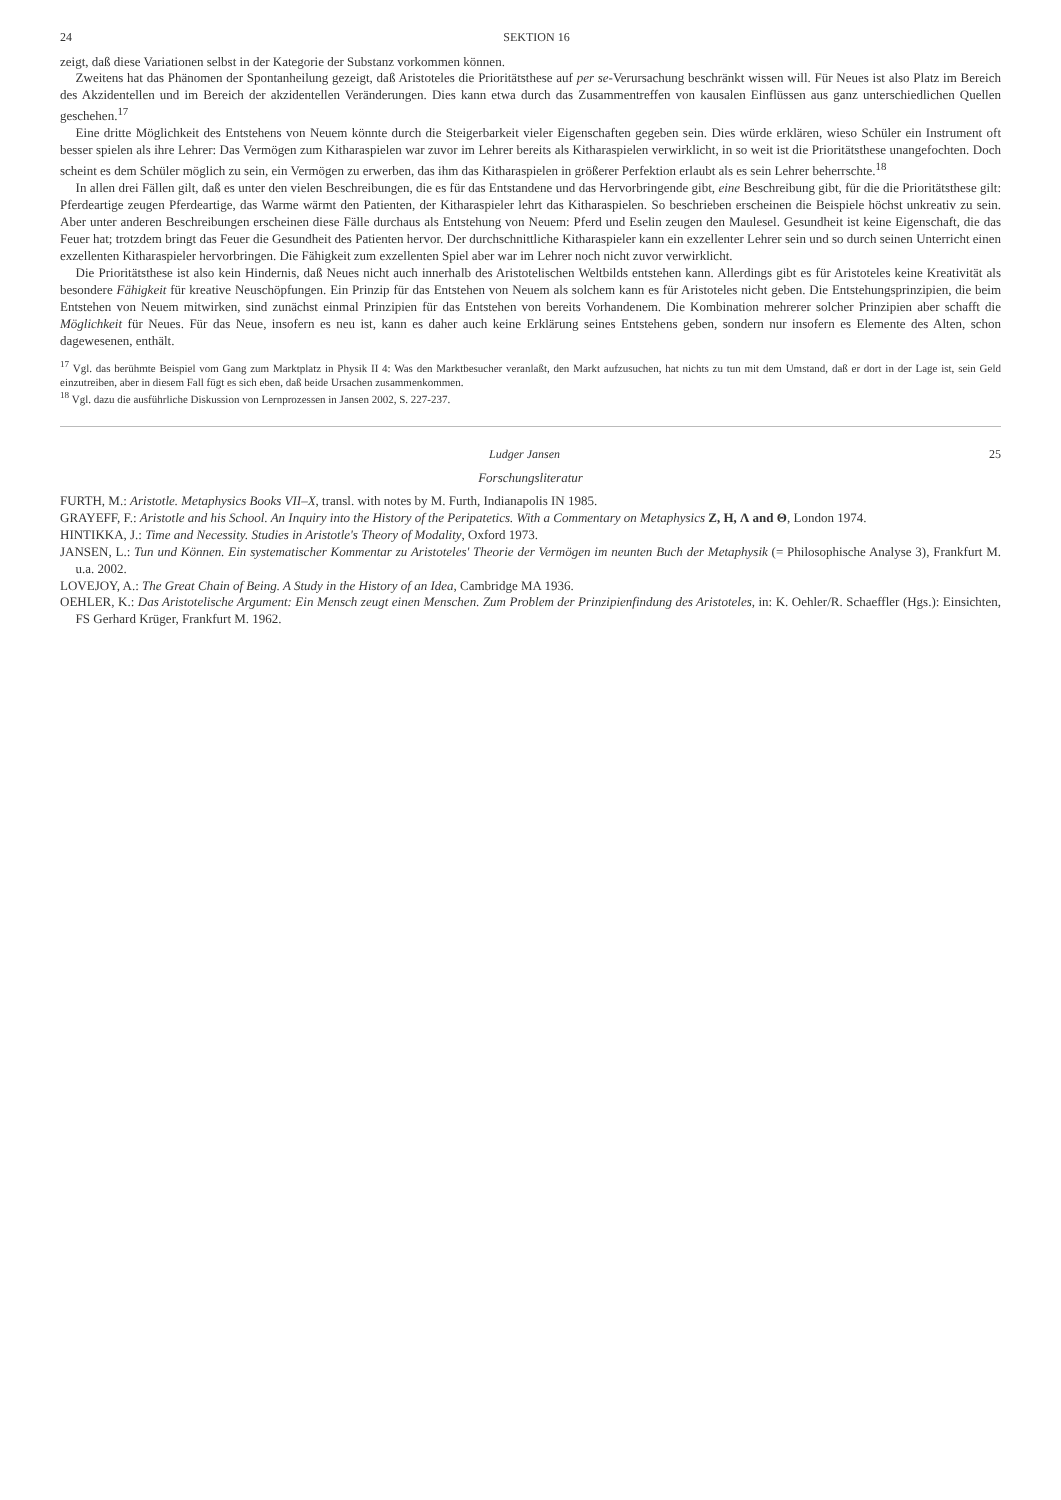24 SEKTION 16
zeigt, daß diese Variationen selbst in der Kategorie der Substanz vorkommen können.
Zweitens hat das Phänomen der Spontanheilung gezeigt, daß Aristoteles die Prioritätsthese auf per se-Verursachung beschränkt wissen will. Für Neues ist also Platz im Bereich des Akzidentellen und im Bereich der akzidentellen Veränderungen. Dies kann etwa durch das Zusammentreffen von kausalen Einflüssen aus ganz unterschiedlichen Quellen geschehen.<sup>17</sup>
Eine dritte Möglichkeit des Entstehens von Neuem könnte durch die Steigerbarkeit vieler Eigenschaften gegeben sein. Dies würde erklären, wieso Schüler ein Instrument oft besser spielen als ihre Lehrer: Das Vermögen zum Kitharaspielen war zuvor im Lehrer bereits als Kitharaspielen verwirklicht, in so weit ist die Prioritätsthese unangefochten. Doch scheint es dem Schüler möglich zu sein, ein Vermögen zu erwerben, das ihm das Kitharaspielen in größerer Perfektion erlaubt als es sein Lehrer beherrschte.<sup>18</sup>
In allen drei Fällen gilt, daß es unter den vielen Beschreibungen, die es für das Entstandene und das Hervorbringende gibt, eine Beschreibung gibt, für die die Prioritätsthese gilt: Pferdeartige zeugen Pferdeartige, das Warme wärmt den Patienten, der Kitharaspieler lehrt das Kitharaspielen. So beschrieben erscheinen die Beispiele höchst unkreativ zu sein. Aber unter anderen Beschreibungen erscheinen diese Fälle durchaus als Entstehung von Neuem: Pferd und Eselin zeugen den Maulesel. Gesundheit ist keine Eigenschaft, die das Feuer hat; trotzdem bringt das Feuer die Gesundheit des Patienten hervor. Der durchschnittliche Kitharaspieler kann ein exzellenter Lehrer sein und so durch seinen Unterricht einen exzellenten Kitharaspieler hervorbringen. Die Fähigkeit zum exzellenten Spiel aber war im Lehrer noch nicht zuvor verwirklicht.
Die Prioritätsthese ist also kein Hindernis, daß Neues nicht auch innerhalb des Aristotelischen Weltbilds entstehen kann. Allerdings gibt es für Aristoteles keine Kreativität als besondere Fähigkeit für kreative Neuschöpfungen. Ein Prinzip für das Entstehen von Neuem als solchem kann es für Aristoteles nicht geben. Die Entstehungsprinzipien, die beim Entstehen von Neuem mitwirken, sind zunächst einmal Prinzipien für das Entstehen von bereits Vorhandenem. Die Kombination mehrerer solcher Prinzipien aber schafft die Möglichkeit für Neues. Für das Neue, insofern es neu ist, kann es daher auch keine Erklärung seines Entstehens geben, sondern nur insofern es Elemente des Alten, schon dagewesenen, enthält.
<sup>17</sup> Vgl. das berühmte Beispiel vom Gang zum Marktplatz in Physik II 4: Was den Marktbesucher veranlaßt, den Markt aufzusuchen, hat nichts zu tun mit dem Umstand, daß er dort in der Lage ist, sein Geld einzutreiben, aber in diesem Fall fügt es sich eben, daß beide Ursachen zusammenkommen.
<sup>18</sup> Vgl. dazu die ausführliche Diskussion von Lernprozessen in Jansen 2002, S. 227-237.
Ludger Jansen 25
Forschungsliteratur
FURTH, M.: Aristotle. Metaphysics Books VII–X, transl. with notes by M. Furth, Indianapolis IN 1985.
GRAYEFF, F.: Aristotle and his School. An Inquiry into the History of the Peripatetics. With a Commentary on Metaphysics Z, H, Λ and Θ, London 1974.
HINTIKKA, J.: Time and Necessity. Studies in Aristotle's Theory of Modality, Oxford 1973.
JANSEN, L.: Tun und Können. Ein systematischer Kommentar zu Aristoteles' Theorie der Vermögen im neunten Buch der Metaphysik (= Philosophische Analyse 3), Frankfurt M. u.a. 2002.
LOVEJOY, A.: The Great Chain of Being. A Study in the History of an Idea, Cambridge MA 1936.
OEHLER, K.: Das Aristotelische Argument: Ein Mensch zeugt einen Menschen. Zum Problem der Prinzipienfindung des Aristoteles, in: K. Oehler/R. Schaeffler (Hgs.): Einsichten, FS Gerhard Krüger, Frankfurt M. 1962.